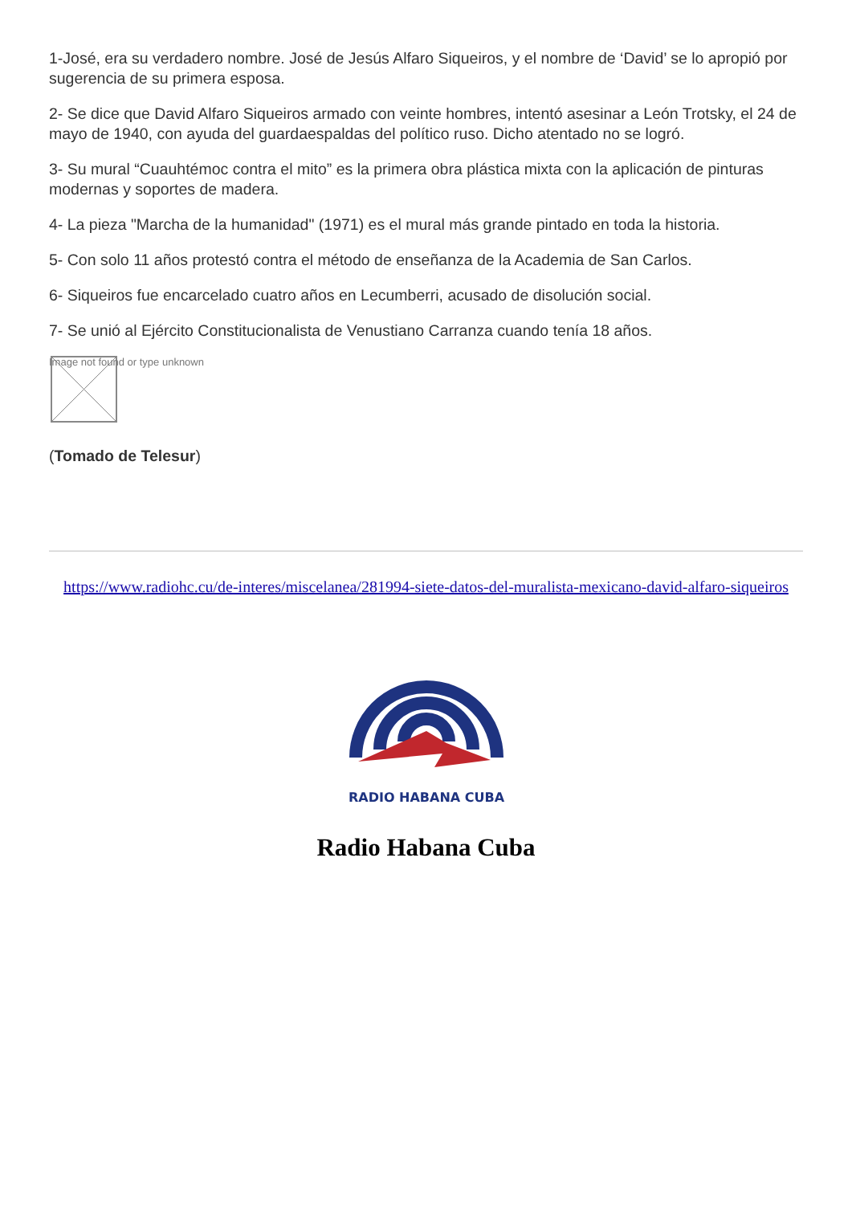1-José, era su verdadero nombre. José de Jesús Alfaro Siqueiros, y el nombre de ‘David’ se lo apropió por sugerencia de su primera esposa.
2- Se dice que David Alfaro Siqueiros armado con veinte hombres, intentó asesinar a León Trotsky, el 24 de mayo de 1940, con ayuda del guardaespaldas del político ruso. Dicho atentado no se logró.
3- Su mural “Cuauhtémoc contra el mito” es la primera obra plástica mixta con la aplicación de pinturas modernas y soportes de madera.
4- La pieza "Marcha de la humanidad" (1971) es el mural más grande pintado en toda la historia.
5- Con solo 11 años protestó contra el método de enseñanza de la Academia de San Carlos.
6- Siqueiros fue encarcelado cuatro años en Lecumberri, acusado de disolución social.
7- Se unió al Ejército Constitucionalista de Venustiano Carranza cuando tenía 18 años.
Image not found or type unknown
(Tomado de Telesur)
https://www.radiohc.cu/de-interes/miscelanea/281994-siete-datos-del-muralista-mexicano-david-alfaro-siqueiros
RADIO HABANA CUBA
Radio Habana Cuba